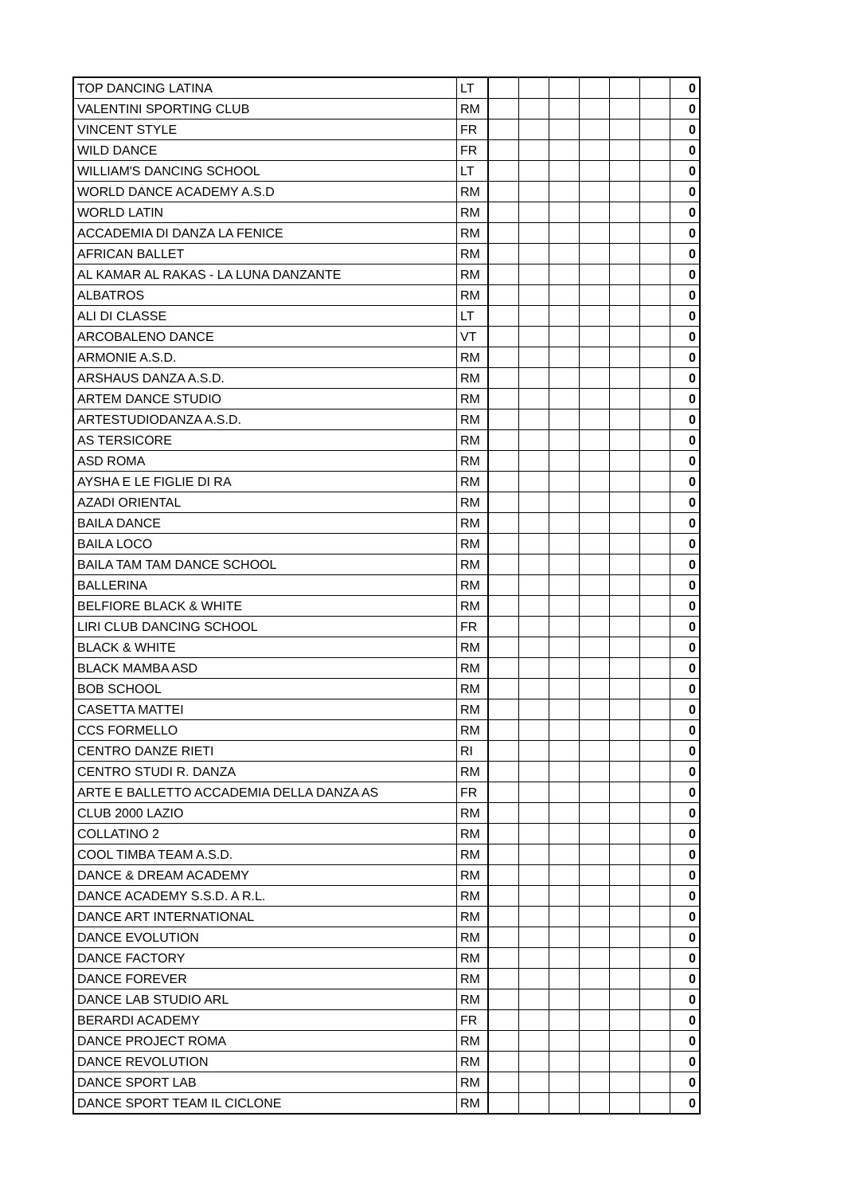| TOP DANCING LATINA | LT | | | | | | | 0 |
| VALENTINI SPORTING CLUB | RM | | | | | | | 0 |
| VINCENT STYLE | FR | | | | | | | 0 |
| WILD DANCE | FR | | | | | | | 0 |
| WILLIAM'S DANCING SCHOOL | LT | | | | | | | 0 |
| WORLD DANCE ACADEMY A.S.D | RM | | | | | | | 0 |
| WORLD LATIN | RM | | | | | | | 0 |
| ACCADEMIA DI DANZA LA FENICE | RM | | | | | | | 0 |
| AFRICAN BALLET | RM | | | | | | | 0 |
| AL KAMAR AL RAKAS - LA LUNA DANZANTE | RM | | | | | | | 0 |
| ALBATROS | RM | | | | | | | 0 |
| ALI DI CLASSE | LT | | | | | | | 0 |
| ARCOBALENO DANCE | VT | | | | | | | 0 |
| ARMONIE A.S.D. | RM | | | | | | | 0 |
| ARSHAUS DANZA A.S.D. | RM | | | | | | | 0 |
| ARTEM DANCE STUDIO | RM | | | | | | | 0 |
| ARTESTUDIODANZA A.S.D. | RM | | | | | | | 0 |
| AS TERSICORE | RM | | | | | | | 0 |
| ASD ROMA | RM | | | | | | | 0 |
| AYSHA E LE FIGLIE DI RA | RM | | | | | | | 0 |
| AZADI ORIENTAL | RM | | | | | | | 0 |
| BAILA DANCE | RM | | | | | | | 0 |
| BAILA LOCO | RM | | | | | | | 0 |
| BAILA TAM TAM DANCE SCHOOL | RM | | | | | | | 0 |
| BALLERINA | RM | | | | | | | 0 |
| BELFIORE BLACK & WHITE | RM | | | | | | | 0 |
| LIRI CLUB DANCING SCHOOL | FR | | | | | | | 0 |
| BLACK & WHITE | RM | | | | | | | 0 |
| BLACK MAMBA ASD | RM | | | | | | | 0 |
| BOB SCHOOL | RM | | | | | | | 0 |
| CASETTA MATTEI | RM | | | | | | | 0 |
| CCS FORMELLO | RM | | | | | | | 0 |
| CENTRO DANZE RIETI | RI | | | | | | | 0 |
| CENTRO STUDI R. DANZA | RM | | | | | | | 0 |
| ARTE E BALLETTO ACCADEMIA DELLA DANZA AS | FR | | | | | | | 0 |
| CLUB 2000 LAZIO | RM | | | | | | | 0 |
| COLLATINO 2 | RM | | | | | | | 0 |
| COOL TIMBA TEAM A.S.D. | RM | | | | | | | 0 |
| DANCE & DREAM ACADEMY | RM | | | | | | | 0 |
| DANCE ACADEMY S.S.D. A R.L. | RM | | | | | | | 0 |
| DANCE ART INTERNATIONAL | RM | | | | | | | 0 |
| DANCE EVOLUTION | RM | | | | | | | 0 |
| DANCE FACTORY | RM | | | | | | | 0 |
| DANCE FOREVER | RM | | | | | | | 0 |
| DANCE LAB STUDIO ARL | RM | | | | | | | 0 |
| BERARDI ACADEMY | FR | | | | | | | 0 |
| DANCE PROJECT ROMA | RM | | | | | | | 0 |
| DANCE REVOLUTION | RM | | | | | | | 0 |
| DANCE SPORT LAB | RM | | | | | | | 0 |
| DANCE SPORT TEAM IL CICLONE | RM | | | | | | | 0 |